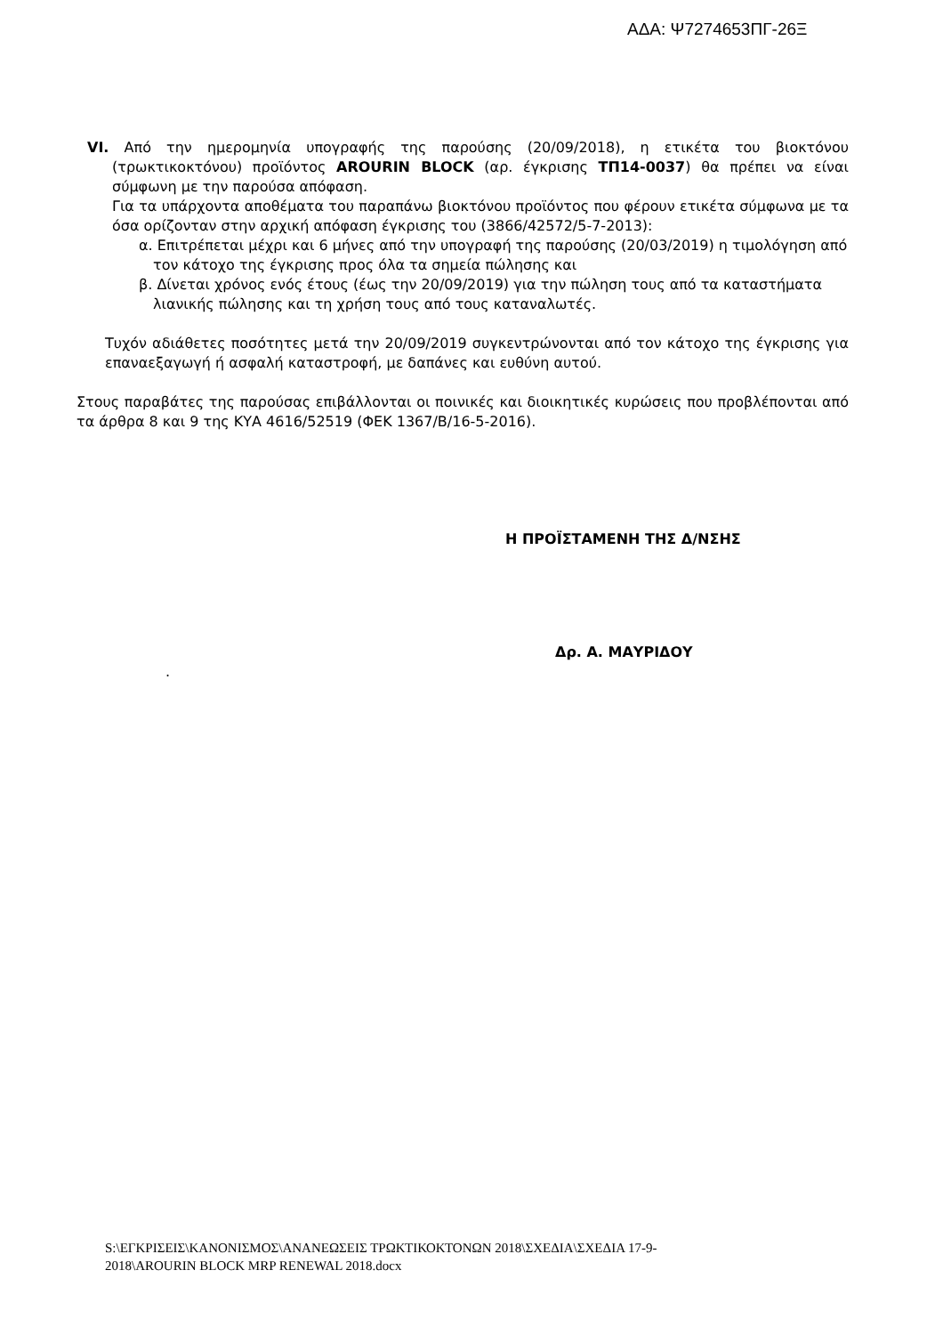ΑΔΑ: Ψ7274653ΠΓ-26Ξ
VI. Από την ημερομηνία υπογραφής της παρούσης (20/09/2018), η ετικέτα του βιοκτόνου (τρωκτικοκτόνου) προϊόντος AROURIN BLOCK (αρ. έγκρισης ΤΠ14-0037) θα πρέπει να είναι σύμφωνη με την παρούσα απόφαση.
Για τα υπάρχοντα αποθέματα του παραπάνω βιοκτόνου προϊόντος που φέρουν ετικέτα σύμφωνα με τα όσα ορίζονταν στην αρχική απόφαση έγκρισης του (3866/42572/5-7-2013):
α. Επιτρέπεται μέχρι και 6 μήνες από την υπογραφή της παρούσης (20/03/2019) η τιμολόγηση από τον κάτοχο της έγκρισης προς όλα τα σημεία πώλησης και
β. Δίνεται χρόνος ενός έτους (έως την 20/09/2019) για την πώληση τους από τα καταστήματα λιανικής πώλησης και τη χρήση τους από τους καταναλωτές.
Τυχόν αδιάθετες ποσότητες μετά την 20/09/2019 συγκεντρώνονται από τον κάτοχο της έγκρισης για επαναεξαγωγή ή ασφαλή καταστροφή, με δαπάνες και ευθύνη αυτού.
Στους παραβάτες της παρούσας επιβάλλονται οι ποινικές και διοικητικές κυρώσεις που προβλέπονται από τα άρθρα 8 και 9 της ΚΥΑ 4616/52519 (ΦΕΚ 1367/Β/16-5-2016).
Η ΠΡΟΪΣΤΑΜΕΝΗ ΤΗΣ Δ/ΝΣΗΣ
Δρ. Α. ΜΑΥΡΙΔΟΥ
.
S:\ΕΓΚΡΙΣΕΙΣ\ΚΑΝΟΝΙΣΜΟΣ\ΑΝΑΝΕΩΣΕΙΣ ΤΡΩΚΤΙΚΟΚΤΟΝΩΝ 2018\ΣΧΕΔΙΑ\ΣΧΕΔΙΑ 17-9-
2018\AROURIN BLOCK MRP RENEWAL 2018.docx